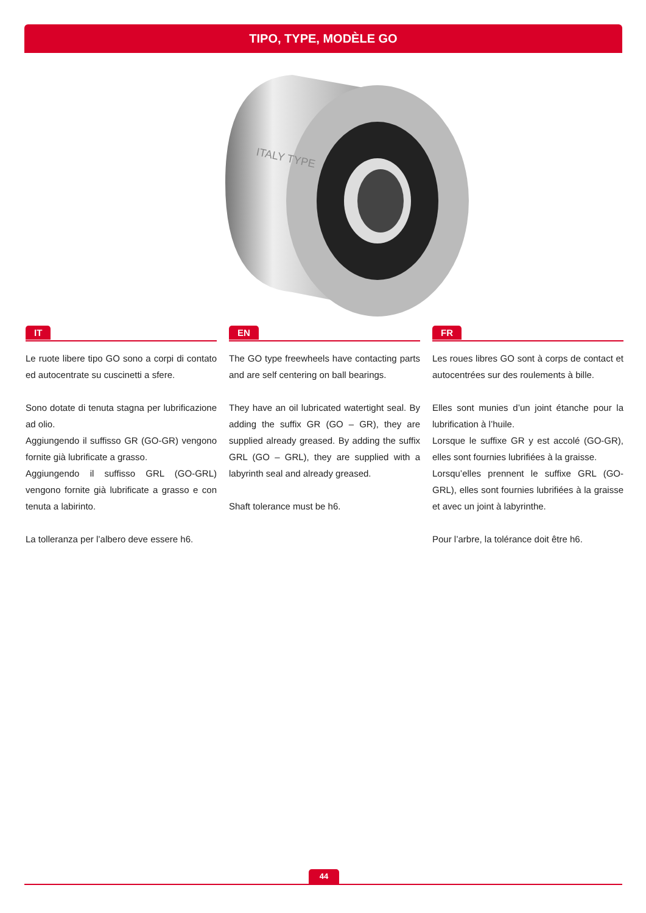TIPO, TYPE, MODÈLE GO
ITALY TYPE
IT
Le ruote libere tipo GO sono a corpi di contato ed autocentrate su cuscinetti a sfere.
Sono dotate di tenuta stagna per lubrificazione ad olio.
Aggiungendo il suffisso GR (GO-GR) vengono fornite già lubrificate a grasso.
Aggiungendo il suffisso GRL (GO-GRL) vengono fornite già lubrificate a grasso e con tenuta a labirinto.
La tolleranza per l’albero deve essere h6.
EN
The GO type freewheels have contacting parts and are self centering on ball bearings.
They have an oil lubricated watertight seal. By adding the suffix GR (GO – GR), they are supplied already greased. By adding the suffix GRL (GO – GRL), they are supplied with a labyrinth seal and already greased.
Shaft tolerance must be h6.
FR
Les roues libres GO sont à corps de contact et autocentrées sur des roulements à bille.
Elles sont munies d’un joint étanche pour la lubrification à l’huile.
Lorsque le suffixe GR y est accolé (GO-GR), elles sont fournies lubrifiées à la graisse.
Lorsqu’elles prennent le suffixe GRL (GO-GRL), elles sont fournies lubrifiées à la graisse et avec un joint à labyrinthe.
Pour l’arbre, la tolérance doit être h6.
44